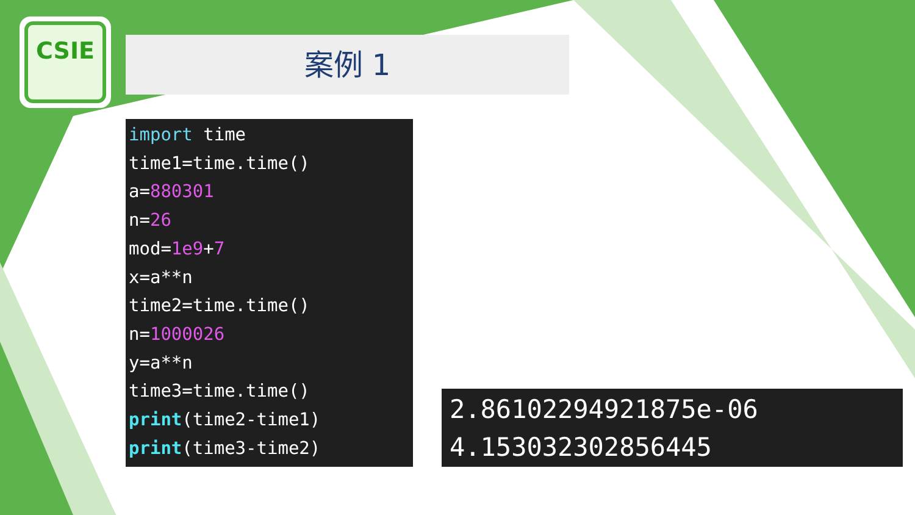CSIE
案例 1
import time
time1=time.time()
a=880301
n=26
mod=1e9+7
x=a**n
time2=time.time()
n=1000026
y=a**n
time3=time.time()
print(time2-time1)
print(time3-time2)
2.86102294921875e-06
4.153032302856445